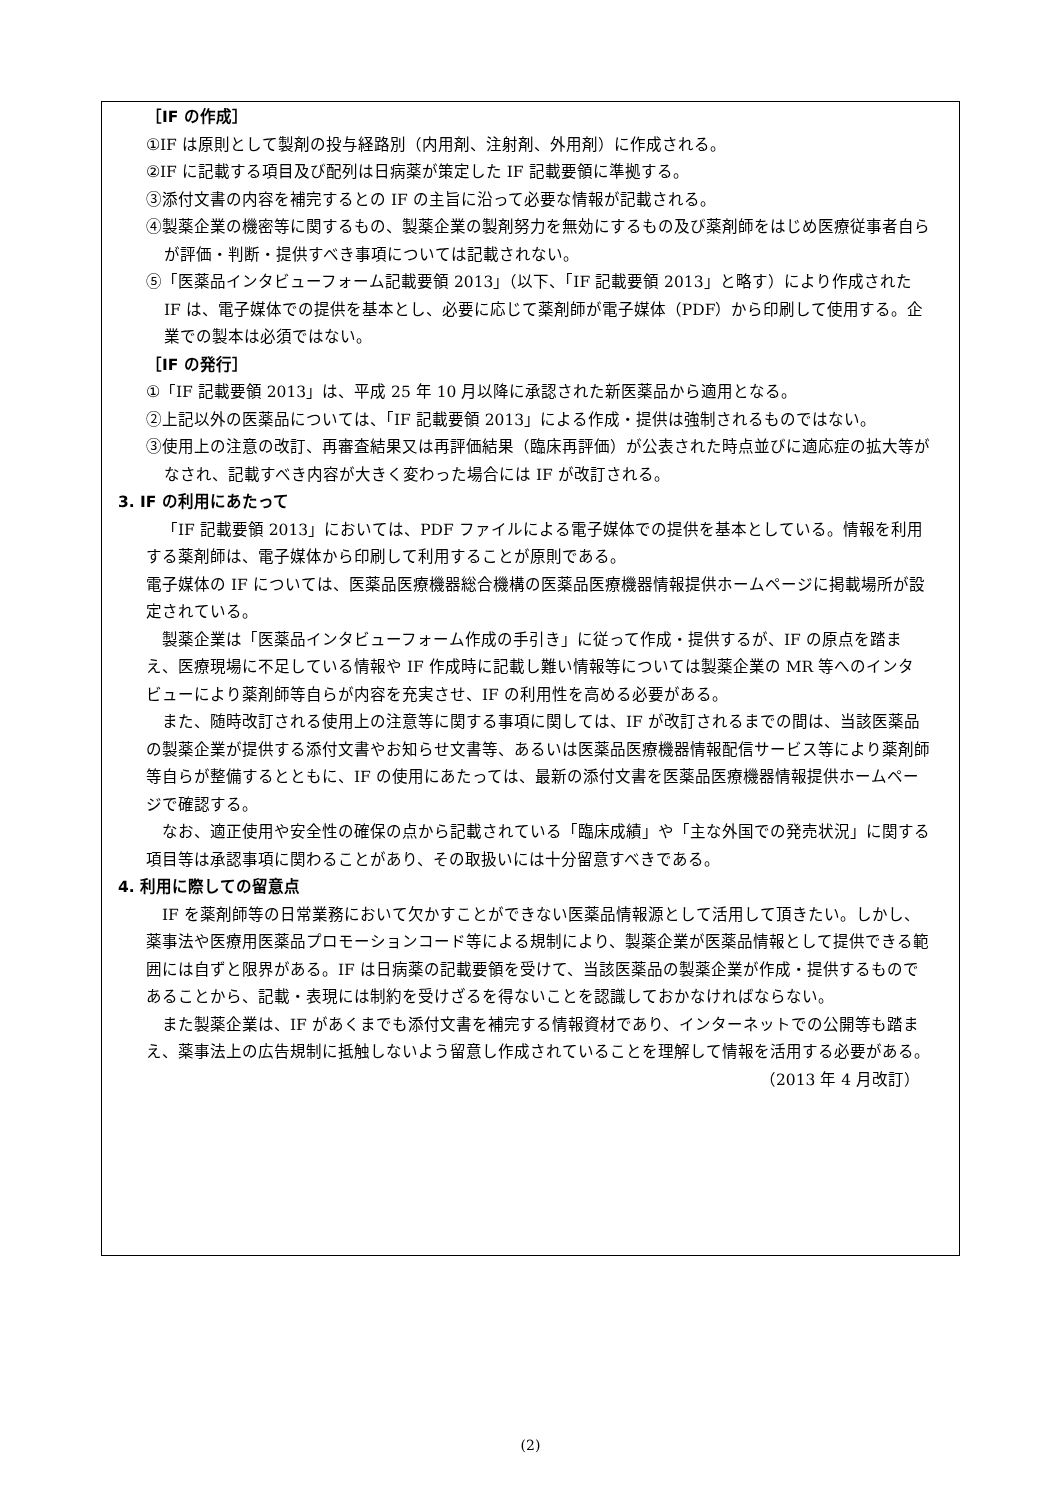［IF の作成］
①IF は原則として製剤の投与経路別（内用剤、注射剤、外用剤）に作成される。
②IF に記載する項目及び配列は日病薬が策定した IF 記載要領に準拠する。
③添付文書の内容を補完するとの IF の主旨に沿って必要な情報が記載される。
④製薬企業の機密等に関するもの、製薬企業の製剤努力を無効にするもの及び薬剤師をはじめ医療従事者自らが評価・判断・提供すべき事項については記載されない。
⑤「医薬品インタビューフォーム記載要領 2013」（以下、「IF 記載要領 2013」と略す）により作成された IF は、電子媒体での提供を基本とし、必要に応じて薬剤師が電子媒体（PDF）から印刷して使用する。企業での製本は必須ではない。
［IF の発行］
①「IF 記載要領 2013」は、平成 25 年 10 月以降に承認された新医薬品から適用となる。
②上記以外の医薬品については、「IF 記載要領 2013」による作成・提供は強制されるものではない。
③使用上の注意の改訂、再審査結果又は再評価結果（臨床再評価）が公表された時点並びに適応症の拡大等がなされ、記載すべき内容が大きく変わった場合には IF が改訂される。
3. IF の利用にあたって
「IF 記載要領 2013」においては、PDF ファイルによる電子媒体での提供を基本としている。情報を利用する薬剤師は、電子媒体から印刷して利用することが原則である。
電子媒体の IF については、医薬品医療機器総合機構の医薬品医療機器情報提供ホームページに掲載場所が設定されている。
製薬企業は「医薬品インタビューフォーム作成の手引き」に従って作成・提供するが、IF の原点を踏まえ、医療現場に不足している情報や IF 作成時に記載し難い情報等については製薬企業の MR 等へのインタビューにより薬剤師等自らが内容を充実させ、IF の利用性を高める必要がある。
また、随時改訂される使用上の注意等に関する事項に関しては、IF が改訂されるまでの間は、当該医薬品の製薬企業が提供する添付文書やお知らせ文書等、あるいは医薬品医療機器情報配信サービス等により薬剤師等自らが整備するとともに、IF の使用にあたっては、最新の添付文書を医薬品医療機器情報提供ホームページで確認する。
なお、適正使用や安全性の確保の点から記載されている「臨床成績」や「主な外国での発売状況」に関する項目等は承認事項に関わることがあり、その取扱いには十分留意すべきである。
4. 利用に際しての留意点
IF を薬剤師等の日常業務において欠かすことができない医薬品情報源として活用して頂きたい。しかし、薬事法や医療用医薬品プロモーションコード等による規制により、製薬企業が医薬品情報として提供できる範囲には自ずと限界がある。IF は日病薬の記載要領を受けて、当該医薬品の製薬企業が作成・提供するものであることから、記載・表現には制約を受けざるを得ないことを認識しておかなければならない。
また製薬企業は、IF があくまでも添付文書を補完する情報資材であり、インターネットでの公開等も踏まえ、薬事法上の広告規制に抵触しないよう留意し作成されていることを理解して情報を活用する必要がある。
（2013 年 4 月改訂）
(2)